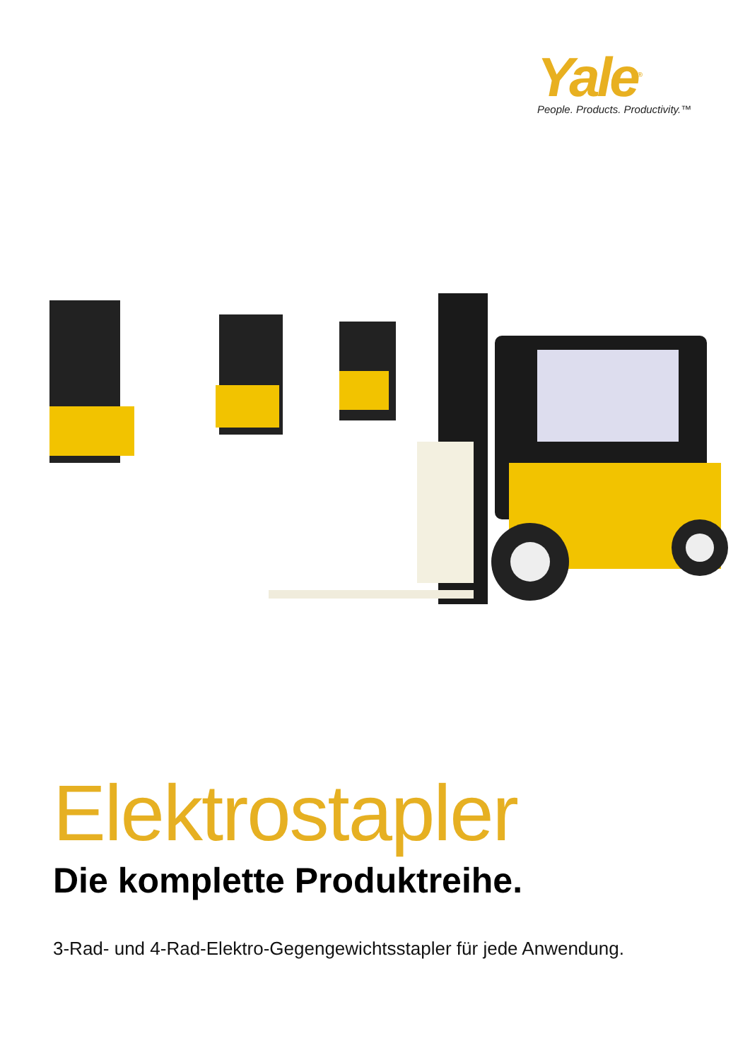Yale<sup>®</sup>
People. Products. Productivity.™
Elektrostapler
Die komplette Produktreihe.
3-Rad- und 4-Rad-Elektro-Gegengewichtsstapler für jede Anwendung.